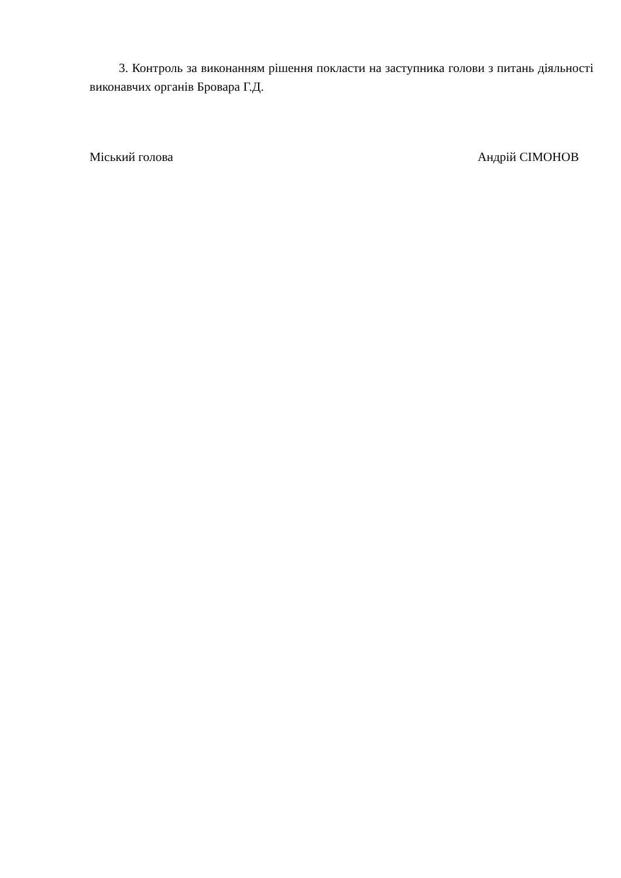3. Контроль за виконанням рішення покласти на заступника голови з питань діяльності виконавчих органів Бровара Г.Д.
Міський голова Андрій СІМОНОВ